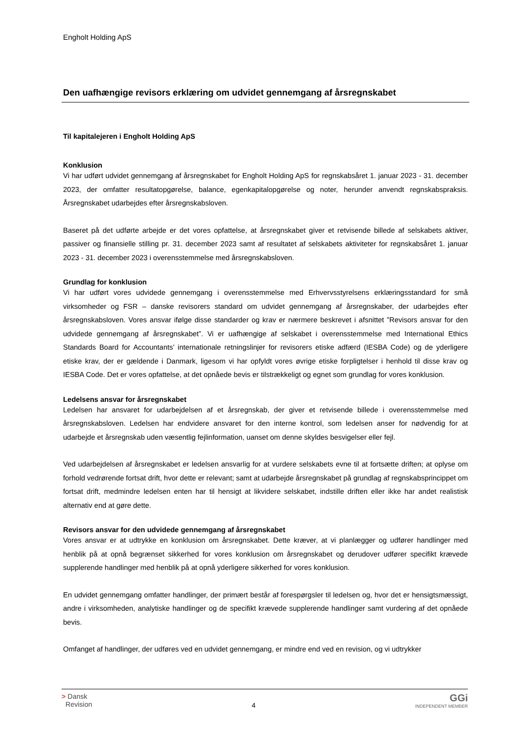Engholt Holding ApS
Den uafhængige revisors erklæring om udvidet gennemgang af årsregnskabet
Til kapitalejeren i Engholt Holding ApS
Konklusion
Vi har udført udvidet gennemgang af årsregnskabet for Engholt Holding ApS for regnskabsåret 1. januar 2023 - 31. december 2023, der omfatter resultatopgørelse, balance, egenkapitalopgørelse og noter, herunder anvendt regnskabspraksis. Årsregnskabet udarbejdes efter årsregnskabsloven.
Baseret på det udførte arbejde er det vores opfattelse, at årsregnskabet giver et retvisende billede af selskabets aktiver, passiver og finansielle stilling pr. 31. december 2023 samt af resultatet af selskabets aktiviteter for regnskabsåret 1. januar 2023 - 31. december 2023 i overensstemmelse med årsregnskabsloven.
Grundlag for konklusion
Vi har udført vores udvidede gennemgang i overensstemmelse med Erhvervsstyrelsens erklæringsstandard for små virksomheder og FSR – danske revisorers standard om udvidet gennemgang af årsregnskaber, der udarbejdes efter årsregnskabsloven. Vores ansvar ifølge disse standarder og krav er nærmere beskrevet i afsnittet ”Revisors ansvar for den udvidede gennemgang af årsregnskabet”. Vi er uafhængige af selskabet i overensstemmelse med International Ethics Standards Board for Accountants’ internationale retningslinjer for revisorers etiske adfærd (IESBA Code) og de yderligere etiske krav, der er gældende i Danmark, ligesom vi har opfyldt vores øvrige etiske forpligtelser i henhold til disse krav og IESBA Code. Det er vores opfattelse, at det opnåede bevis er tilstrækkeligt og egnet som grundlag for vores konklusion.
Ledelsens ansvar for årsregnskabet
Ledelsen har ansvaret for udarbejdelsen af et årsregnskab, der giver et retvisende billede i overensstemmelse med årsregnskabsloven. Ledelsen har endvidere ansvaret for den interne kontrol, som ledelsen anser for nødvendig for at udarbejde et årsregnskab uden væsentlig fejlinformation, uanset om denne skyldes besvigelser eller fejl.
Ved udarbejdelsen af årsregnskabet er ledelsen ansvarlig for at vurdere selskabets evne til at fortsætte driften; at oplyse om forhold vedrørende fortsat drift, hvor dette er relevant; samt at udarbejde årsregnskabet på grundlag af regnskabsprincippet om fortsat drift, medmindre ledelsen enten har til hensigt at likvidere selskabet, indstille driften eller ikke har andet realistisk alternativ end at gøre dette.
Revisors ansvar for den udvidede gennemgang af årsregnskabet
Vores ansvar er at udtrykke en konklusion om årsregnskabet. Dette kræver, at vi planlægger og udfører handlinger med henblik på at opnå begrænset sikkerhed for vores konklusion om årsregnskabet og derudover udfører specifikt krævede supplerende handlinger med henblik på at opnå yderligere sikkerhed for vores konklusion.
En udvidet gennemgang omfatter handlinger, der primært består af forespørgsler til ledelsen og, hvor det er hensigtsmæssigt, andre i virksomheden, analytiske handlinger og de specifikt krævede supplerende handlinger samt vurdering af det opnåede bevis.
Omfanget af handlinger, der udføres ved en udvidet gennemgang, er mindre end ved en revision, og vi udtrykker
> Dansk
Revision
4
GGi
INDEPENDENT MEMBER